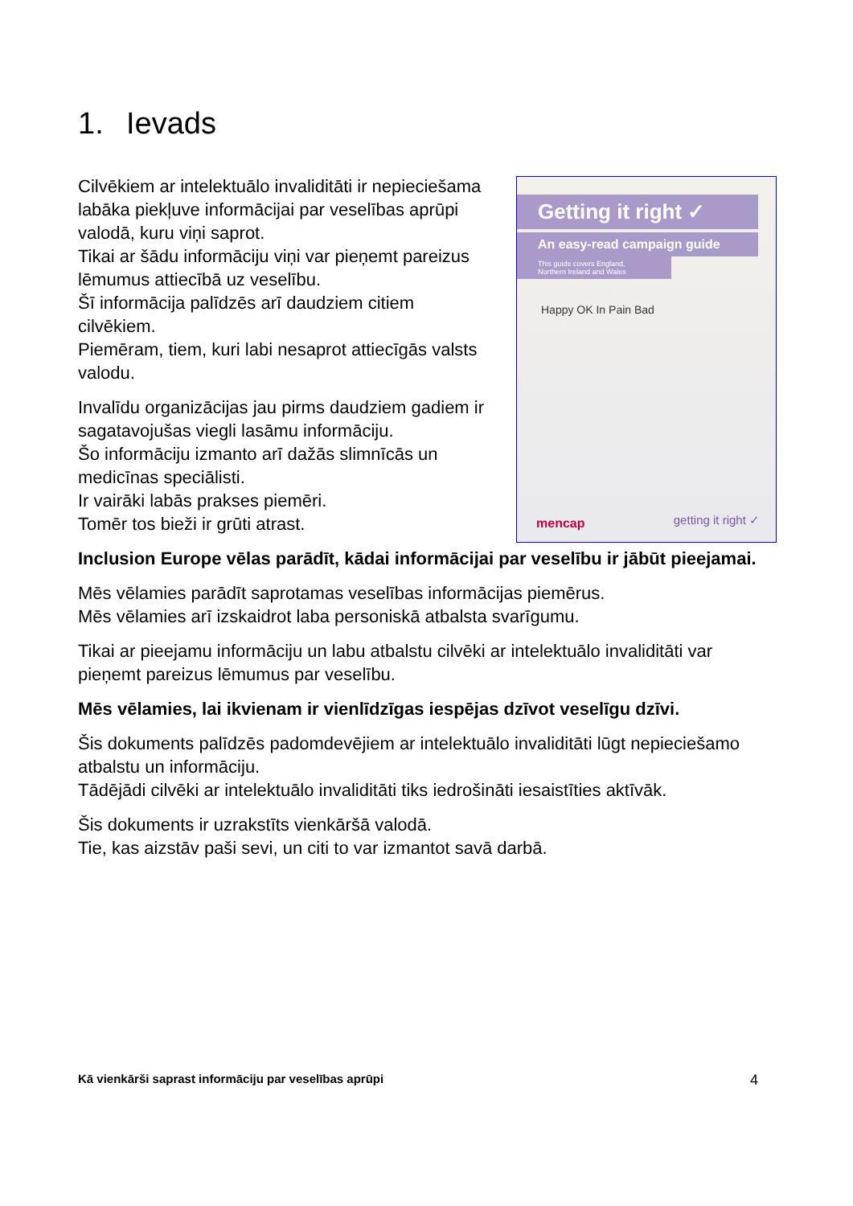1. Ievads
Cilvēkiem ar intelektuālo invaliditāti ir nepieciešama labāka piekļuve informācijai par veselības aprūpi valodā, kuru viņi saprot.
Tikai ar šādu informāciju viņi var pieņemt pareizus lēmumus attiecībā uz veselību.
Šī informācija palīdzēs arī daudziem citiem cilvēkiem.
Piemēram, tiem, kuri labi nesaprot attiecīgās valsts valodu.
Invalīdu organizācijas jau pirms daudziem gadiem ir sagatavojušas viegli lasāmu informāciju.
Šo informāciju izmanto arī dažās slimnīcās un medicīnas speciālisti.
Ir vairāki labās prakses piemēri.
Tomēr tos bieži ir grūti atrast.
Getting it right ✓
An easy-read campaign guide
This guide covers England, Northern Ireland and Wales
Happy OK In Pain Bad
mencap getting it right ✓
Inclusion Europe vēlas parādīt, kādai informācijai par veselību ir jābūt pieejamai.
Mēs vēlamies parādīt saprotamas veselības informācijas piemērus.
Mēs vēlamies arī izskaidrot laba personiskā atbalsta svarīgumu.
Tikai ar pieejamu informāciju un labu atbalstu cilvēki ar intelektuālo invaliditāti var pieņemt pareizus lēmumus par veselību.
Mēs vēlamies, lai ikvienam ir vienlīdzīgas iespējas dzīvot veselīgu dzīvi.
Šis dokuments palīdzēs padomdevējiem ar intelektuālo invaliditāti lūgt nepieciešamo atbalstu un informāciju.
Tādējādi cilvēki ar intelektuālo invaliditāti tiks iedrošināti iesaistīties aktīvāk.
Šis dokuments ir uzrakstīts vienkāršā valodā.
Tie, kas aizstāv paši sevi, un citi to var izmantot savā darbā.
Kā vienkārši saprast informāciju par veselības aprūpi 4